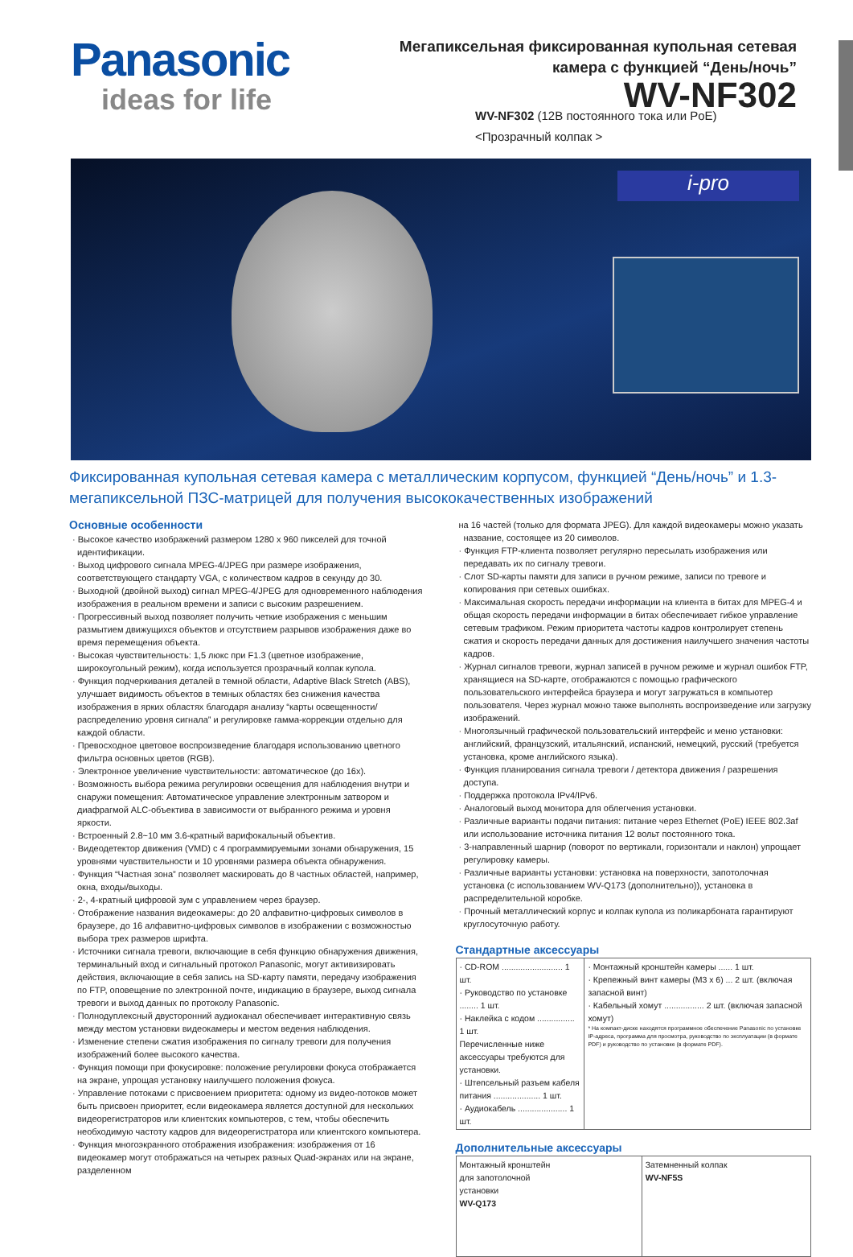Panasonic
ideas for life
Мегапиксельная фиксированная купольная сетевая камера с функцией “День/ночь”
WV-NF302
WV-NF302 (12В постоянного тока или PoE)
<Прозрачный колпак >
i-pro
Фиксированная купольная сетевая камера с металлическим корпусом, функцией “День/ночь” и 1.3-мегапиксельной ПЗС-матрицей для получения высококачественных изображений
Основные особенности
· Высокое качество изображений размером 1280 x 960 пикселей для точной идентификации.
· Выход цифрового сигнала MPEG-4/JPEG при размере изображения, соответствующего стандарту VGA, с количеством кадров в секунду до 30.
· Выходной (двойной выход) сигнал MPEG-4/JPEG для одновременного наблюдения изображения в реальном времени и записи с высоким разрешением.
· Прогрессивный выход позволяет получить четкие изображения с меньшим размытием движущихся объектов и отсутствием разрывов изображения даже во время перемещения объекта.
· Высокая чувствительность: 1,5 люкс при F1.3 (цветное изображение, широкоугольный режим), когда используется прозрачный колпак купола.
· Функция подчеркивания деталей в темной области, Adaptive Black Stretch (ABS), улучшает видимость объектов в темных областях без снижения качества изображения в ярких областях благодаря анализу “карты освещенности/распределению уровня сигнала” и регулировке гамма-коррекции отдельно для каждой области.
· Превосходное цветовое воспроизведение благодаря использованию цветного фильтра основных цветов (RGB).
· Электронное увеличение чувствительности: автоматическое (до 16x).
· Возможность выбора режима регулировки освещения для наблюдения внутри и снаружи помещения: Автоматическое управление электронным затвором и диафрагмой ALC-объектива в зависимости от выбранного режима и уровня яркости.
· Встроенный 2.8~10 мм 3.6-кратный варифокальный объектив.
· Видеодетектор движения (VMD) с 4 программируемыми зонами обнаружения, 15 уровнями чувствительности и 10 уровнями размера объекта обнаружения.
· Функция “Частная зона” позволяет маскировать до 8 частных областей, например, окна, входы/выходы.
· 2-, 4-кратный цифровой зум с управлением через браузер.
· Отображение названия видеокамеры: до 20 алфавитно-цифровых символов в браузере, до 16 алфавитно-цифровых символов в изображении с возможностью выбора трех размеров шрифта.
· Источники сигнала тревоги, включающие в себя функцию обнаружения движения, терминальный вход и сигнальный протокол Panasonic, могут активизировать действия, включающие в себя запись на SD-карту памяти, передачу изображения по FTP, оповещение по электронной почте, индикацию в браузере, выход сигнала тревоги и выход данных по протоколу Panasonic.
· Полнодуплексный двусторонний аудиоканал обеспечивает интерактивную связь между местом установки видеокамеры и местом ведения наблюдения.
· Изменение степени сжатия изображения по сигналу тревоги для получения изображений более высокого качества.
· Функция помощи при фокусировке: положение регулировки фокуса отображается на экране, упрощая установку наилучшего положения фокуса.
· Управление потоками с присвоением приоритета: одному из видео-потоков может быть присвоен приоритет, если видеокамера является доступной для нескольких видеорегистраторов или клиентских компьютеров, с тем, чтобы обеспечить необходимую частоту кадров для видеорегистратора или клиентского компьютера.
· Функция многоэкранного отображения изображения: изображения от 16 видеокамер могут отображаться на четырех разных Quad-экранах или на экране, разделенном
на 16 частей (только для формата JPEG). Для каждой видеокамеры можно указать название, состоящее из 20 символов.
· Функция FTP-клиента позволяет регулярно пересылать изображения или передавать их по сигналу тревоги.
· Слот SD-карты памяти для записи в ручном режиме, записи по тревоге и копирования при сетевых ошибках.
· Максимальная скорость передачи информации на клиента в битах для MPEG-4 и общая скорость передачи информации в битах обеспечивает гибкое управление сетевым трафиком. Режим приоритета частоты кадров контролирует степень сжатия и скорость передачи данных для достижения наилучшего значения частоты кадров.
· Журнал сигналов тревоги, журнал записей в ручном режиме и журнал ошибок FTP, хранящиеся на SD-карте, отображаются с помощью графического пользовательского интерфейса браузера и могут загружаться в компьютер пользователя. Через журнал можно также выполнять воспроизведение или загрузку изображений.
· Многоязычный графической пользовательский интерфейс и меню установки: английский, французский, итальянский, испанский, немецкий, русский (требуется установка, кроме английского языка).
· Функция планирования сигнала тревоги / детектора движения / разрешения доступа.
· Поддержка протокола IPv4/IPv6.
· Аналоговый выход монитора для облегчения установки.
· Различные варианты подачи питания: питание через Ethernet (PoE) IEEE 802.3af или использование источника питания 12 вольт постоянного тока.
· 3-направленный шарнир (поворот по вертикали, горизонтали и наклон) упрощает регулировку камеры.
· Различные варианты установки: установка на поверхности, запотолочная установка (с использованием WV-Q173 (дополнительно)), установка в распределительной коробке.
· Прочный металлический корпус и колпак купола из поликарбоната гарантируют круглосуточную работу.
Стандартные аксессуары
| · CD-ROM .......................... 1 шт. · Руководство по установке ........ 1 шт. · Наклейка с кодом ................ 1 шт. Перечисленные ниже аксессуары требуются для установки. · Штепсельный разъем кабеля питания .................... 1 шт. · Аудиокабель ..................... 1 шт. | · Монтажный кронштейн камеры ...... 1 шт. · Крепежный винт камеры (M3 x 6) ... 2 шт. (включая запасной винт) · Кабельный хомут ................. 2 шт. (включая запасной хомут) * На компакт-диске находятся программное обеспечение Panasonic по установке IP-адреса, программа для просмотра, руководство по эксплуатации (в формате PDF) и руководство по установке (в формате PDF). |
Дополнительные аксессуары
| Монтажный кронштейн для запотолочной установки WV-Q173 | Затемненный колпак WV-NF5S |